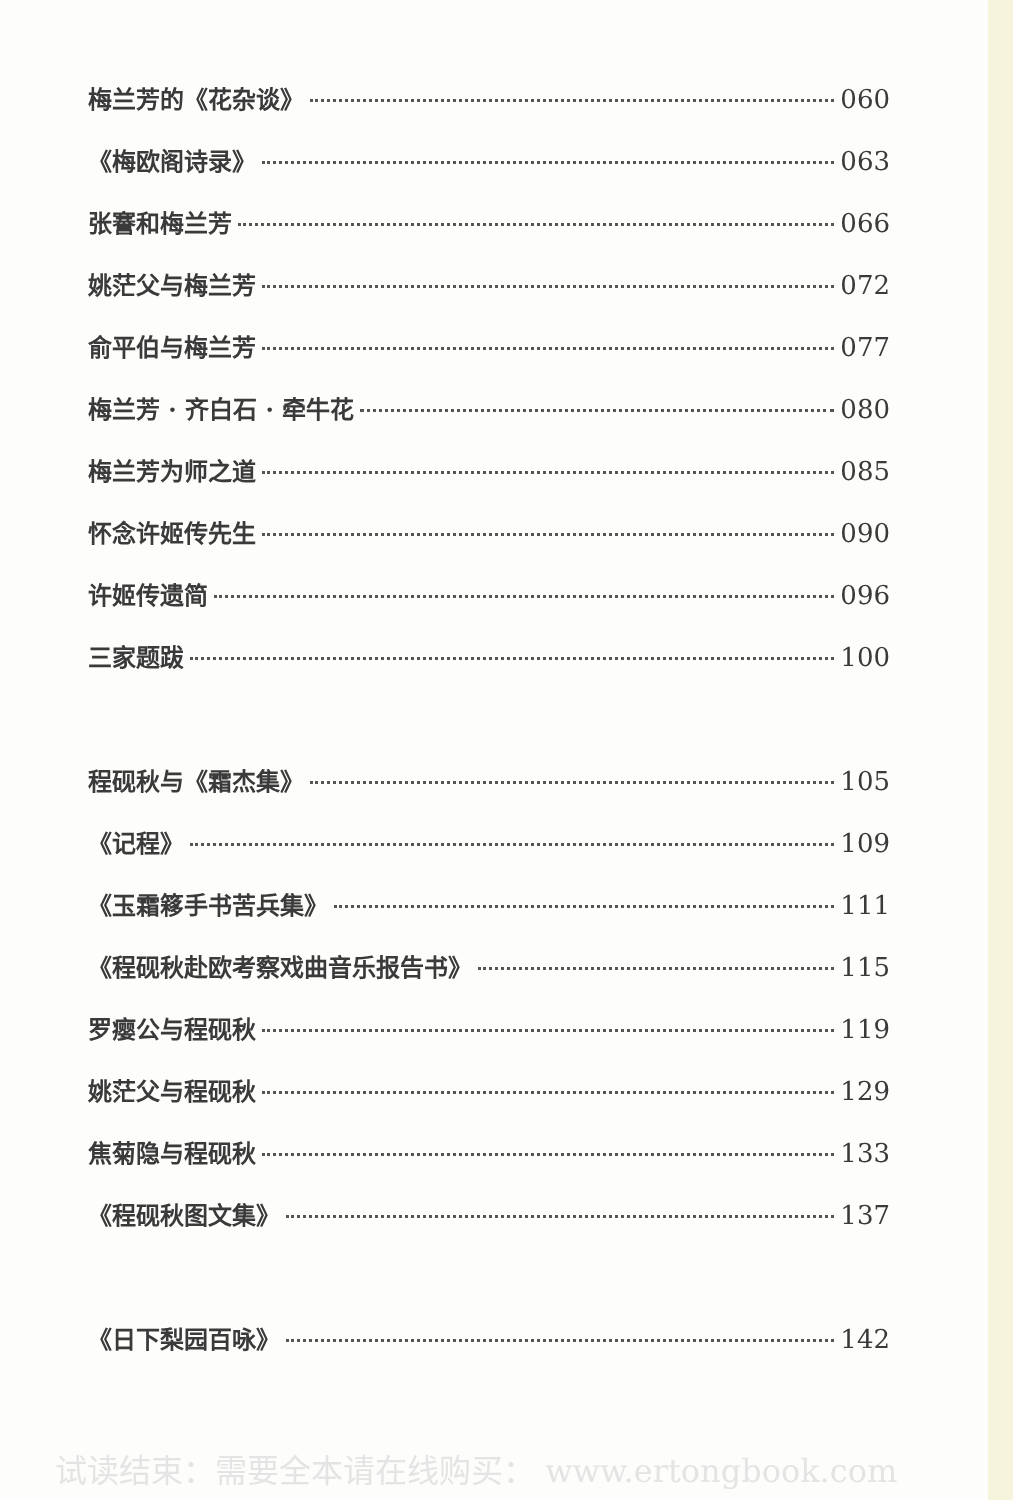梅兰芳的《花杂谈》 060
《梅欧阁诗录》 063
张謇和梅兰芳 066
姚茫父与梅兰芳 072
俞平伯与梅兰芳 077
梅兰芳 · 齐白石 · 牵牛花 080
梅兰芳为师之道 085
怀念许姬传先生 090
许姬传遗简 096
三家题跋 100
程砚秋与《霜杰集》 105
《记程》 109
《玉霜簃手书苦兵集》 111
《程砚秋赴欧考察戏曲音乐报告书》 115
罗瘿公与程砚秋 119
姚茫父与程砚秋 129
焦菊隐与程砚秋 133
《程砚秋图文集》 137
《日下梨园百咏》 142
试读结束：需要全本请在线购买： www.ertongbook.com